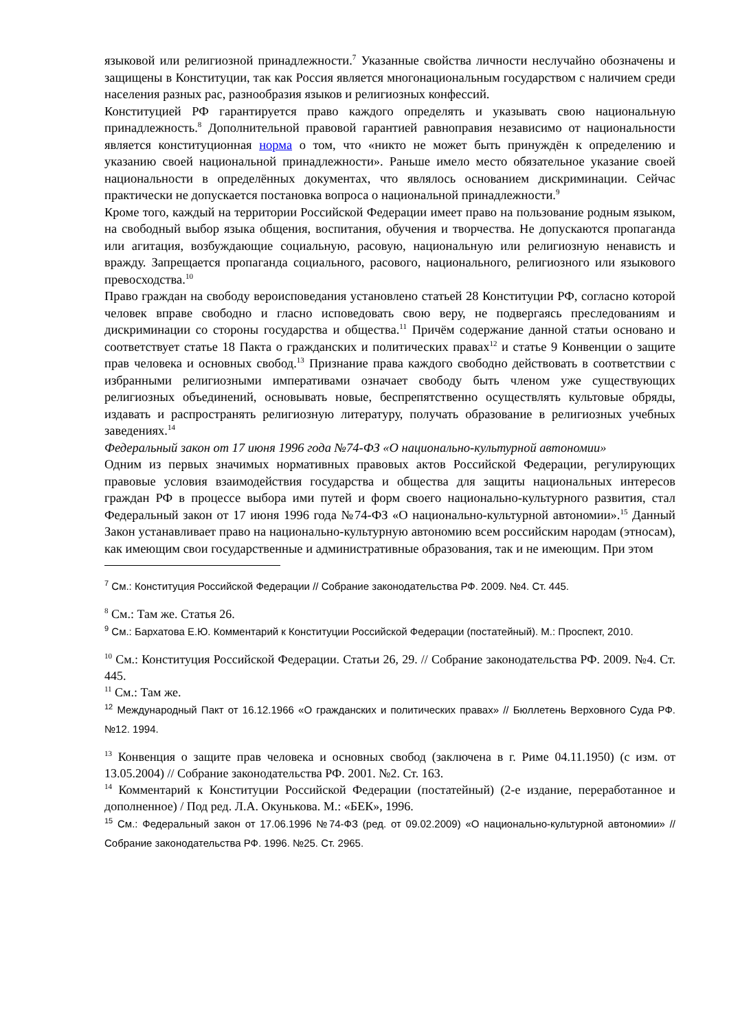языковой или религиозной принадлежности.<sup>7</sup> Указанные свойства личности неслучайно обозначены и защищены в Конституции, так как Россия является многонациональным государством с наличием среди населения разных рас, разнообразия языков и религиозных конфессий.
Конституцией РФ гарантируется право каждого определять и указывать свою национальную принадлежность.<sup>8</sup> Дополнительной правовой гарантией равноправия независимо от национальности является конституционная норма о том, что «никто не может быть принуждён к определению и указанию своей национальной принадлежности». Раньше имело место обязательное указание своей национальности в определённых документах, что являлось основанием дискриминации. Сейчас практически не допускается постановка вопроса о национальной принадлежности.<sup>9</sup>
Кроме того, каждый на территории Российской Федерации имеет право на пользование родным языком, на свободный выбор языка общения, воспитания, обучения и творчества. Не допускаются пропаганда или агитация, возбуждающие социальную, расовую, национальную или религиозную ненависть и вражду. Запрещается пропаганда социального, расового, национального, религиозного или языкового превосходства.<sup>10</sup>
Право граждан на свободу вероисповедания установлено статьей 28 Конституции РФ, согласно которой человек вправе свободно и гласно исповедовать свою веру, не подвергаясь преследованиям и дискриминации со стороны государства и общества.<sup>11</sup> Причём содержание данной статьи основано и соответствует статье 18 Пакта о гражданских и политических правах<sup>12</sup> и статье 9 Конвенции о защите прав человека и основных свобод.<sup>13</sup> Признание права каждого свободно действовать в соответствии с избранными религиозными императивами означает свободу быть членом уже существующих религиозных объединений, основывать новые, беспрепятственно осуществлять культовые обряды, издавать и распространять религиозную литературу, получать образование в религиозных учебных заведениях.<sup>14</sup>
Федеральный закон от 17 июня 1996 года №74-ФЗ «О национально-культурной автономии»
Одним из первых значимых нормативных правовых актов Российской Федерации, регулирующих правовые условия взаимодействия государства и общества для защиты национальных интересов граждан РФ в процессе выбора ими путей и форм своего национально-культурного развития, стал Федеральный закон от 17 июня 1996 года №74-ФЗ «О национально-культурной автономии».<sup>15</sup> Данный Закон устанавливает право на национально-культурную автономию всем российским народам (этносам), как имеющим свои государственные и административные образования, так и не имеющим. При этом
<sup>7</sup> См.: Конституция Российской Федерации // Собрание законодательства РФ. 2009. №4. Ст. 445.
<sup>8</sup> См.: Там же. Статья 26.
<sup>9</sup> См.: Бархатова Е.Ю. Комментарий к Конституции Российской Федерации (постатейный). М.: Проспект, 2010.
<sup>10</sup> См.: Конституция Российской Федерации. Статьи 26, 29. // Собрание законодательства РФ. 2009. №4. Ст. 445.
<sup>11</sup> См.: Там же.
<sup>12</sup> Международный Пакт от 16.12.1966 «О гражданских и политических правах» // Бюллетень Верховного Суда РФ. №12. 1994.
<sup>13</sup> Конвенция о защите прав человека и основных свобод (заключена в г. Риме 04.11.1950) (с изм. от 13.05.2004) // Собрание законодательства РФ. 2001. №2. Ст. 163.
<sup>14</sup> Комментарий к Конституции Российской Федерации (постатейный) (2-е издание, переработанное и дополненное) / Под ред. Л.А. Окунькова. М.: «БЕК», 1996.
<sup>15</sup> См.: Федеральный закон от 17.06.1996 №74-ФЗ (ред. от 09.02.2009) «О национально-культурной автономии» // Собрание законодательства РФ. 1996. №25. Ст. 2965.